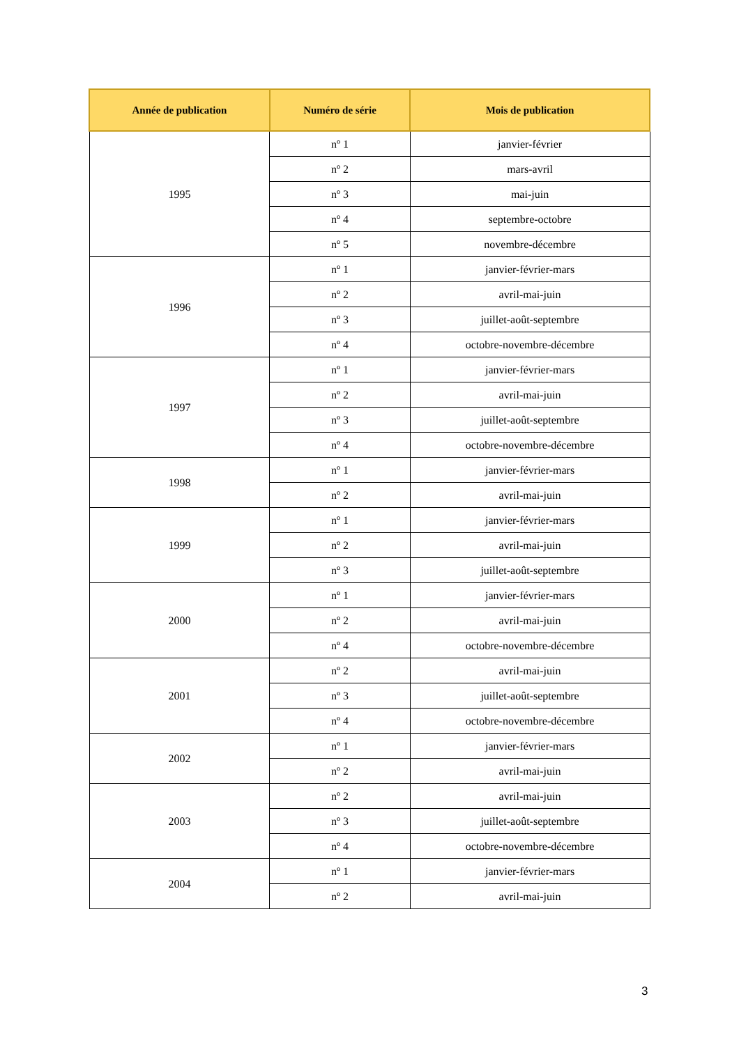| Année de publication | Numéro de série | Mois de publication |
| --- | --- | --- |
| 1995 | nº 1 | janvier-février |
| | nº 2 | mars-avril |
| | nº 3 | mai-juin |
| | nº 4 | septembre-octobre |
| | nº 5 | novembre-décembre |
| 1996 | nº 1 | janvier-février-mars |
| | nº 2 | avril-mai-juin |
| | nº 3 | juillet-août-septembre |
| | nº 4 | octobre-novembre-décembre |
| 1997 | nº 1 | janvier-février-mars |
| | nº 2 | avril-mai-juin |
| | nº 3 | juillet-août-septembre |
| | nº 4 | octobre-novembre-décembre |
| 1998 | nº 1 | janvier-février-mars |
| | nº 2 | avril-mai-juin |
| 1999 | nº 1 | janvier-février-mars |
| | nº 2 | avril-mai-juin |
| | nº 3 | juillet-août-septembre |
| 2000 | nº 1 | janvier-février-mars |
| | nº 2 | avril-mai-juin |
| | nº 4 | octobre-novembre-décembre |
| 2001 | nº 2 | avril-mai-juin |
| | nº 3 | juillet-août-septembre |
| | nº 4 | octobre-novembre-décembre |
| 2002 | nº 1 | janvier-février-mars |
| | nº 2 | avril-mai-juin |
| 2003 | nº 2 | avril-mai-juin |
| | nº 3 | juillet-août-septembre |
| | nº 4 | octobre-novembre-décembre |
| 2004 | nº 1 | janvier-février-mars |
| | nº 2 | avril-mai-juin |
3